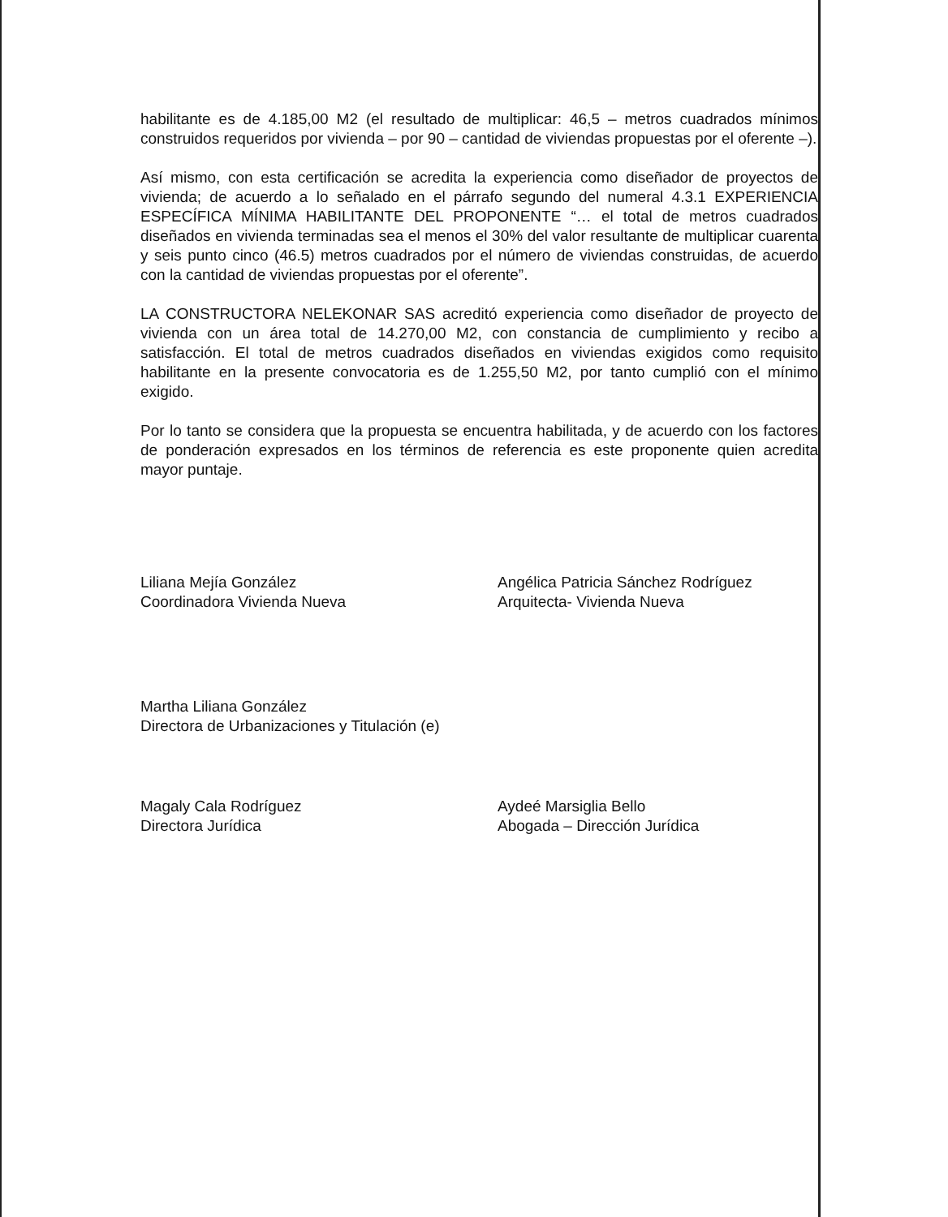habilitante es de 4.185,00 M2 (el resultado de multiplicar: 46,5 – metros cuadrados mínimos construidos requeridos por vivienda – por 90 – cantidad de viviendas propuestas por el oferente –).
Así mismo, con esta certificación se acredita la experiencia como diseñador de proyectos de vivienda; de acuerdo a lo señalado en el párrafo segundo del numeral 4.3.1 EXPERIENCIA ESPECÍFICA MÍNIMA HABILITANTE DEL PROPONENTE “… el total de metros cuadrados diseñados en vivienda terminadas sea el menos el 30% del valor resultante de multiplicar cuarenta y seis punto cinco (46.5) metros cuadrados por el número de viviendas construidas, de acuerdo con la cantidad de viviendas propuestas por el oferente”.
LA CONSTRUCTORA NELEKONAR SAS acreditó experiencia como diseñador de proyecto de vivienda con un área total de 14.270,00 M2, con constancia de cumplimiento y recibo a satisfacción. El total de metros cuadrados diseñados en viviendas exigidos como requisito habilitante en la presente convocatoria es de 1.255,50 M2, por tanto cumplió con el mínimo exigido.
Por lo tanto se considera que la propuesta se encuentra habilitada, y de acuerdo con los factores de ponderación expresados en los términos de referencia es este proponente quien acredita mayor puntaje.
Liliana Mejía González
Coordinadora Vivienda Nueva
Angélica Patricia Sánchez Rodríguez
Arquitecta- Vivienda Nueva
Martha Liliana González
Directora de Urbanizaciones y Titulación (e)
Magaly Cala Rodríguez
Directora Jurídica
Aydeé Marsiglia Bello
Abogada – Dirección Jurídica